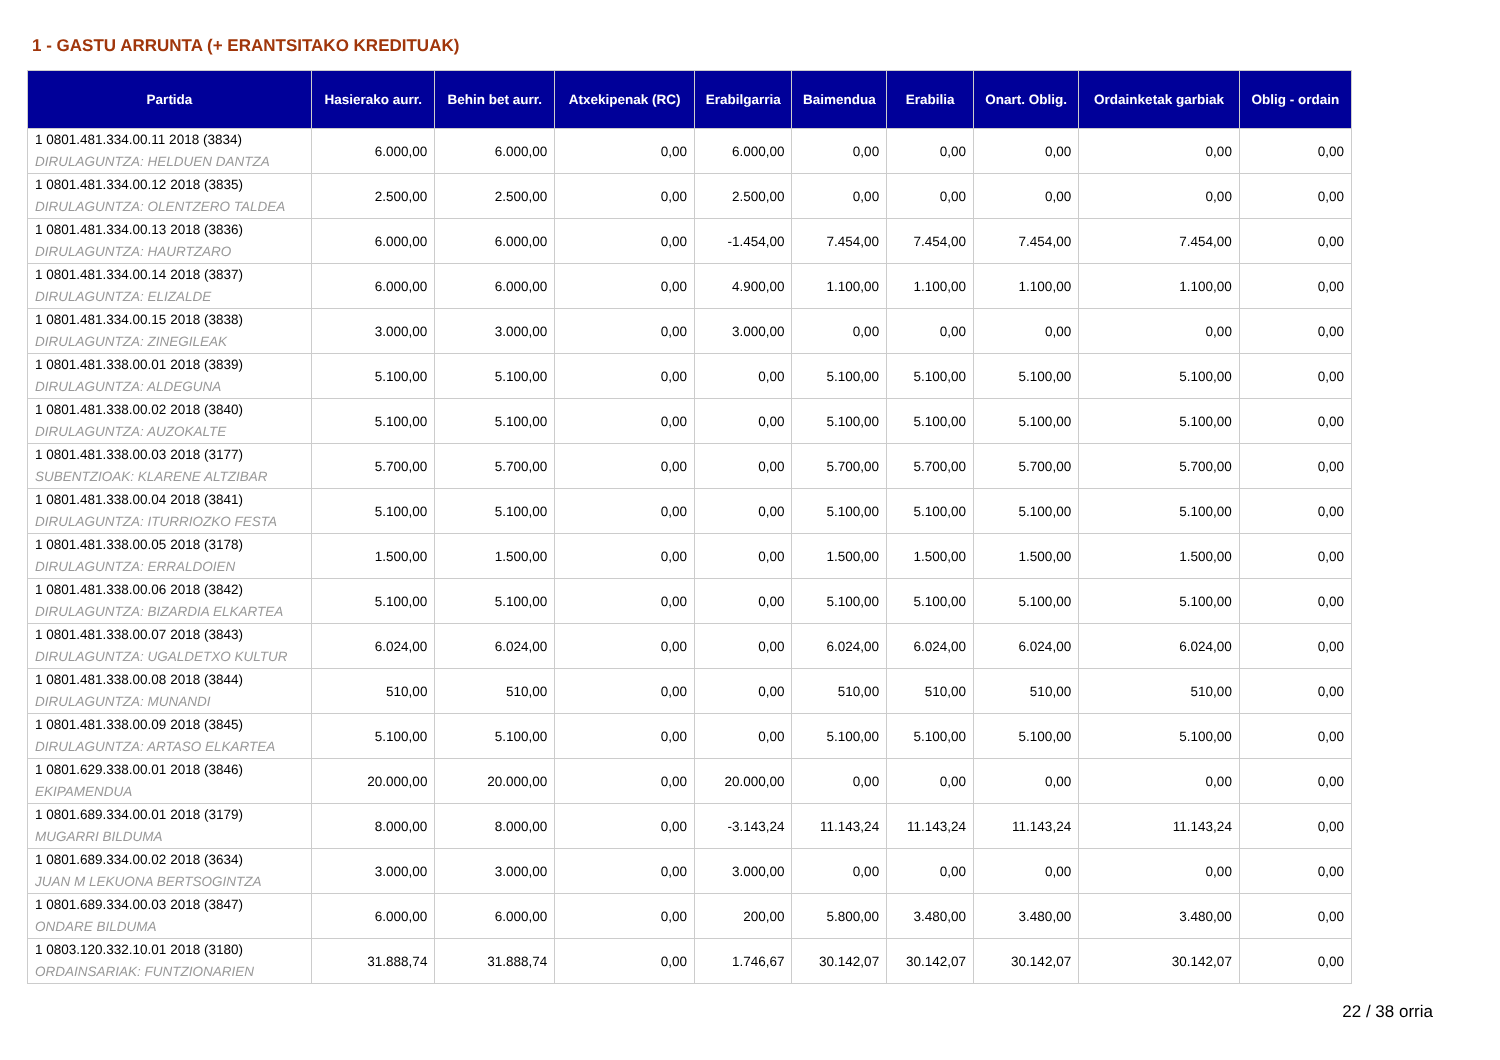1 - GASTU ARRUNTA (+ ERANTSITAKO KREDITUAK)
| Partida | Hasierako aurr. | Behin bet aurr. | Atxekipenak (RC) | Erabilgarria | Baimendua | Erabilia | Onart. Oblig. | Ordainketak garbiak | Oblig - ordain |
| --- | --- | --- | --- | --- | --- | --- | --- | --- | --- |
| 1 0801.481.334.00.11 2018 (3834) DIRULAGUNTZA: HELDUEN DANTZA | 6.000,00 | 6.000,00 | 0,00 | 6.000,00 | 0,00 | 0,00 | 0,00 | 0,00 | 0,00 |
| 1 0801.481.334.00.12 2018 (3835) DIRULAGUNTZA: OLENTZERO TALDEA | 2.500,00 | 2.500,00 | 0,00 | 2.500,00 | 0,00 | 0,00 | 0,00 | 0,00 | 0,00 |
| 1 0801.481.334.00.13 2018 (3836) DIRULAGUNTZA: HAURTZARO | 6.000,00 | 6.000,00 | 0,00 | -1.454,00 | 7.454,00 | 7.454,00 | 7.454,00 | 7.454,00 | 0,00 |
| 1 0801.481.334.00.14 2018 (3837) DIRULAGUNTZA: ELIZALDE | 6.000,00 | 6.000,00 | 0,00 | 4.900,00 | 1.100,00 | 1.100,00 | 1.100,00 | 1.100,00 | 0,00 |
| 1 0801.481.334.00.15 2018 (3838) DIRULAGUNTZA: ZINEGILEAK | 3.000,00 | 3.000,00 | 0,00 | 3.000,00 | 0,00 | 0,00 | 0,00 | 0,00 | 0,00 |
| 1 0801.481.338.00.01 2018 (3839) DIRULAGUNTZA: ALDEGUNA | 5.100,00 | 5.100,00 | 0,00 | 0,00 | 5.100,00 | 5.100,00 | 5.100,00 | 5.100,00 | 0,00 |
| 1 0801.481.338.00.02 2018 (3840) DIRULAGUNTZA: AUZOKALTE | 5.100,00 | 5.100,00 | 0,00 | 0,00 | 5.100,00 | 5.100,00 | 5.100,00 | 5.100,00 | 0,00 |
| 1 0801.481.338.00.03 2018 (3177) SUBENTZIOAK: KLARENE ALTZIBAR | 5.700,00 | 5.700,00 | 0,00 | 0,00 | 5.700,00 | 5.700,00 | 5.700,00 | 5.700,00 | 0,00 |
| 1 0801.481.338.00.04 2018 (3841) DIRULAGUNTZA: ITURRIOZKO FESTA | 5.100,00 | 5.100,00 | 0,00 | 0,00 | 5.100,00 | 5.100,00 | 5.100,00 | 5.100,00 | 0,00 |
| 1 0801.481.338.00.05 2018 (3178) DIRULAGUNTZA: ERRALDOIEN | 1.500,00 | 1.500,00 | 0,00 | 0,00 | 1.500,00 | 1.500,00 | 1.500,00 | 1.500,00 | 0,00 |
| 1 0801.481.338.00.06 2018 (3842) DIRULAGUNTZA: BIZARDIA ELKARTEA | 5.100,00 | 5.100,00 | 0,00 | 0,00 | 5.100,00 | 5.100,00 | 5.100,00 | 5.100,00 | 0,00 |
| 1 0801.481.338.00.07 2018 (3843) DIRULAGUNTZA: UGALDETXO KULTUR | 6.024,00 | 6.024,00 | 0,00 | 0,00 | 6.024,00 | 6.024,00 | 6.024,00 | 6.024,00 | 0,00 |
| 1 0801.481.338.00.08 2018 (3844) DIRULAGUNTZA: MUNANDI | 510,00 | 510,00 | 0,00 | 0,00 | 510,00 | 510,00 | 510,00 | 510,00 | 0,00 |
| 1 0801.481.338.00.09 2018 (3845) DIRULAGUNTZA: ARTASO ELKARTEA | 5.100,00 | 5.100,00 | 0,00 | 0,00 | 5.100,00 | 5.100,00 | 5.100,00 | 5.100,00 | 0,00 |
| 1 0801.629.338.00.01 2018 (3846) EKIPAMENDUA | 20.000,00 | 20.000,00 | 0,00 | 20.000,00 | 0,00 | 0,00 | 0,00 | 0,00 | 0,00 |
| 1 0801.689.334.00.01 2018 (3179) MUGARRI BILDUMA | 8.000,00 | 8.000,00 | 0,00 | -3.143,24 | 11.143,24 | 11.143,24 | 11.143,24 | 11.143,24 | 0,00 |
| 1 0801.689.334.00.02 2018 (3634) JUAN M LEKUONA BERTSOGINTZA | 3.000,00 | 3.000,00 | 0,00 | 3.000,00 | 0,00 | 0,00 | 0,00 | 0,00 | 0,00 |
| 1 0801.689.334.00.03 2018 (3847) ONDARE BILDUMA | 6.000,00 | 6.000,00 | 0,00 | 200,00 | 5.800,00 | 3.480,00 | 3.480,00 | 3.480,00 | 0,00 |
| 1 0803.120.332.10.01 2018 (3180) ORDAINSARIAK: FUNTZIONARIEN | 31.888,74 | 31.888,74 | 0,00 | 1.746,67 | 30.142,07 | 30.142,07 | 30.142,07 | 30.142,07 | 0,00 |
22 / 38 orria